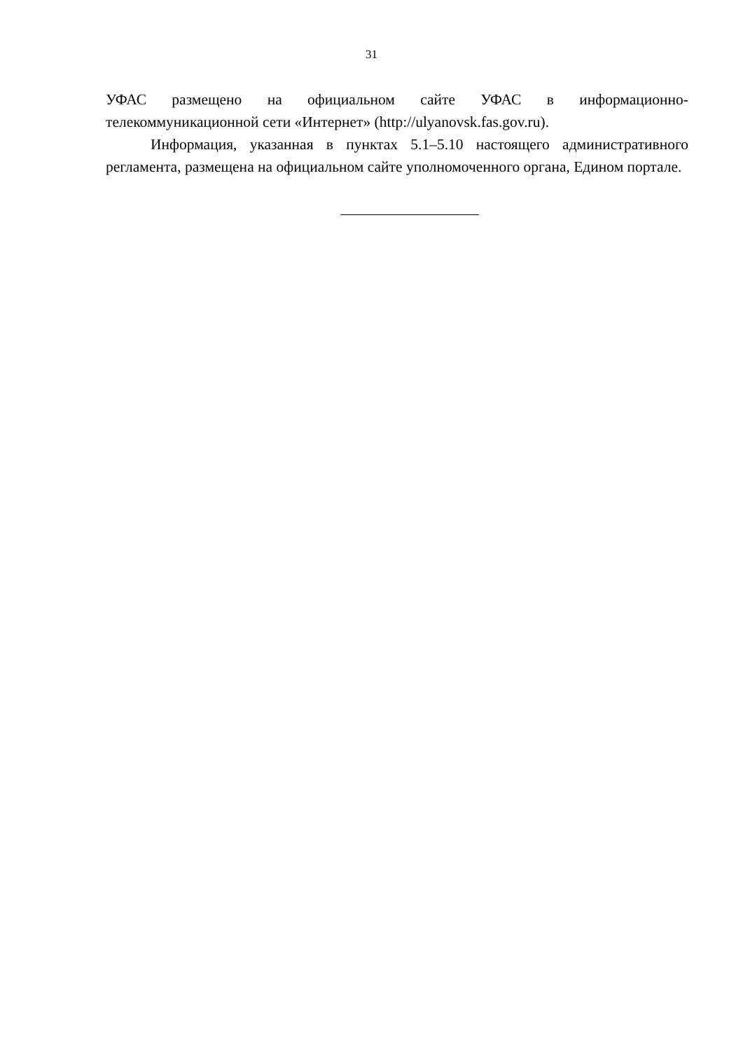31
УФАС размещено на официальном сайте УФАС в информационно-телекоммуникационной сети «Интернет» (http://ulyanovsk.fas.gov.ru).
Информация, указанная в пунктах 5.1–5.10 настоящего административного регламента, размещена на официальном сайте уполномоченного органа, Едином портале.